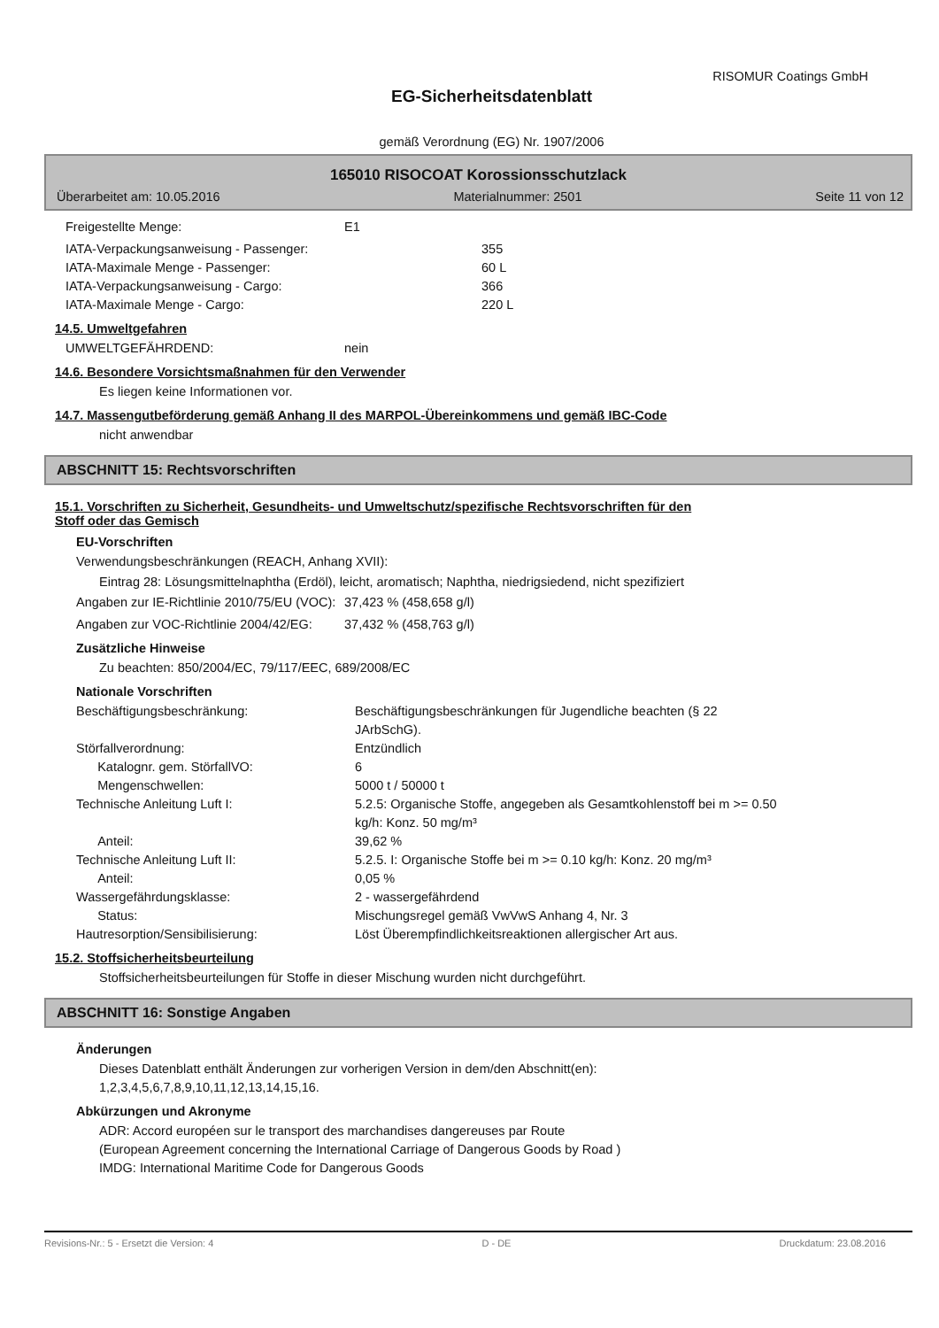RISOMUR Coatings GmbH
EG-Sicherheitsdatenblatt
gemäß Verordnung (EG) Nr. 1907/2006
165010 RISOCOAT Korossionsschutzlack
Überarbeitet am: 10.05.2016 Materialnummer: 2501 Seite 11 von 12
Freigestellte Menge: E1
IATA-Verpackungsanweisung - Passenger: 355
IATA-Maximale Menge - Passenger: 60 L
IATA-Verpackungsanweisung - Cargo: 366
IATA-Maximale Menge - Cargo: 220 L
14.5. Umweltgefahren
UMWELTGEFÄHRDEND: nein
14.6. Besondere Vorsichtsmaßnahmen für den Verwender
Es liegen keine Informationen vor.
14.7. Massengutbeförderung gemäß Anhang II des MARPOL-Übereinkommens und gemäß IBC-Code
nicht anwendbar
ABSCHNITT 15: Rechtsvorschriften
15.1. Vorschriften zu Sicherheit, Gesundheits- und Umweltschutz/spezifische Rechtsvorschriften für den
Stoff oder das Gemisch
EU-Vorschriften
Verwendungsbeschränkungen (REACH, Anhang XVII):
Eintrag 28: Lösungsmittelnaphtha (Erdöl), leicht, aromatisch; Naphtha, niedrigsiedend, nicht spezifiziert
Angaben zur IE-Richtlinie 2010/75/EU (VOC): 37,423 % (458,658 g/l)
Angaben zur VOC-Richtlinie 2004/42/EG: 37,432 % (458,763 g/l)
Zusätzliche Hinweise
Zu beachten: 850/2004/EC, 79/117/EEC, 689/2008/EC
Nationale Vorschriften
Beschäftigungsbeschränkung: Beschäftigungsbeschränkungen für Jugendliche beachten (§ 22
JArbSchG).
Störfallverordnung: Entzündlich
Katalognr. gem. StörfallVO: 6
Mengenschwellen: 5000 t / 50000 t
Technische Anleitung Luft I: 5.2.5: Organische Stoffe, angegeben als Gesamtkohlenstoff bei m >= 0.50
kg/h: Konz. 50 mg/m³
Anteil: 39,62 %
Technische Anleitung Luft II: 5.2.5. I: Organische Stoffe bei m >= 0.10 kg/h: Konz. 20 mg/m³
Anteil: 0,05 %
Wassergefährdungsklasse: 2 - wassergefährdend
Status: Mischungsregel gemäß VwVwS Anhang 4, Nr. 3
Hautresorption/Sensibilisierung: Löst Überempfindlichkeitsreaktionen allergischer Art aus.
15.2. Stoffsicherheitsbeurteilung
Stoffsicherheitsbeurteilungen für Stoffe in dieser Mischung wurden nicht durchgeführt.
ABSCHNITT 16: Sonstige Angaben
Änderungen
Dieses Datenblatt enthält Änderungen zur vorherigen Version in dem/den Abschnitt(en):
1,2,3,4,5,6,7,8,9,10,11,12,13,14,15,16.
Abkürzungen und Akronyme
ADR: Accord européen sur le transport des marchandises dangereuses par Route
(European Agreement concerning the International Carriage of Dangerous Goods by Road )
IMDG: International Maritime Code for Dangerous Goods
Revisions-Nr.: 5 - Ersetzt die Version: 4 D - DE Druckdatum: 23.08.2016